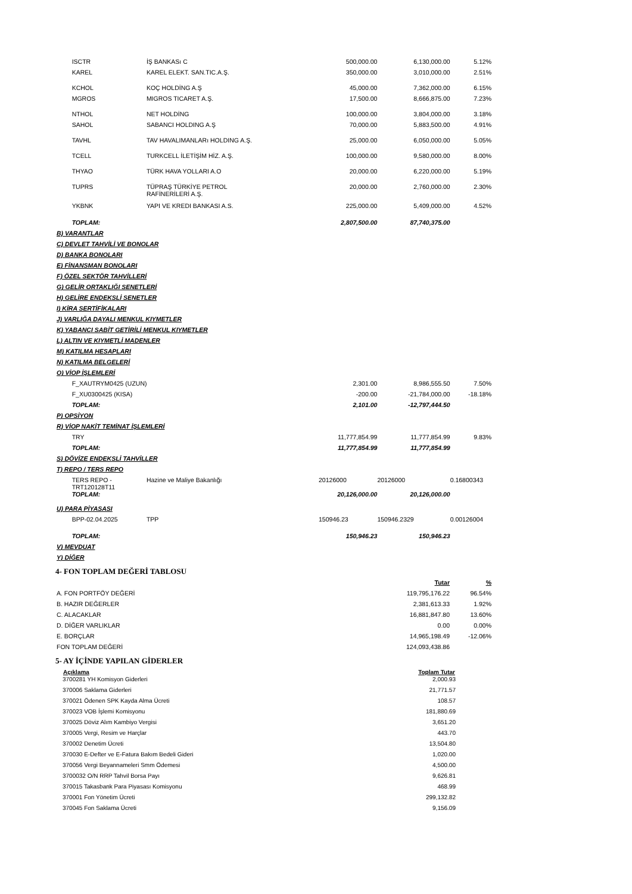| | ISCTR | İŞ BANKASı C | 500,000.00 | 6,130,000.00 | 5.12% |
| | KAREL | KAREL ELEKT. SAN.TIC.A.Ş. | 350,000.00 | 3,010,000.00 | 2.51% |
| | KCHOL | KOÇ HOLDİNG A.Ş | 45,000.00 | 7,362,000.00 | 6.15% |
| | MGROS | MIGROS TICARET A.Ş. | 17,500.00 | 8,666,875.00 | 7.23% |
| | NTHOL | NET HOLDİNG | 100,000.00 | 3,804,000.00 | 3.18% |
| | SAHOL | SABANCI HOLDING A.Ş | 70,000.00 | 5,883,500.00 | 4.91% |
| | TAVHL | TAV HAVALIMANLARı HOLDING A.Ş. | 25,000.00 | 6,050,000.00 | 5.05% |
| | TCELL | TURKCELL İLETİŞİM HİZ. A.Ş. | 100,000.00 | 9,580,000.00 | 8.00% |
| | THYAO | TÜRK HAVA YOLLARI A.O | 20,000.00 | 6,220,000.00 | 5.19% |
| | TUPRS | TÜPRAŞ TÜRKİYE PETROL RAFİNERİLERİ A.Ş. | 20,000.00 | 2,760,000.00 | 2.30% |
| | YKBNK | YAPI VE KREDI BANKASI A.S. | 225,000.00 | 5,409,000.00 | 4.52% |
| | TOPLAM: | | 2,807,500.00 | 87,740,375.00 | |
| B) VARANTLAR | | | | | |
| C) DEVLET TAHVİLİ VE BONOLAR | | | | | |
| D) BANKA BONOLARI | | | | | |
| E) FİNANSMAN BONOLARI | | | | | |
| F) ÖZEL SEKTÖR TAHVİLLERİ | | | | | |
| G) GELİR ORTAKLIĞI SENETLERİ | | | | | |
| H) GELİRE ENDEKSLİ SENETLER | | | | | |
| I) KİRA SERTİFİKALARI | | | | | |
| J) VARLIĞA DAYALI MENKUL KIYMETLER | | | | | |
| K) YABANCI SABİT GETİRİLİ MENKUL KIYMETLER | | | | | |
| L) ALTIN VE KIYMETLİ MADENLER | | | | | |
| M) KATILMA HESAPLARI | | | | | |
| N) KATILMA BELGELERİ | | | | | |
| O) VİOP İŞLEMLERİ | | | | | |
| | F_XAUTRYM0425 (UZUN) | | 2,301.00 | 8,986,555.50 | 7.50% |
| | F_XU0300425 (KISA) | | -200.00 | -21,784,000.00 | -18.18% |
| | TOPLAM: | | 2,101.00 | -12,797,444.50 | |
| P) OPSİYON | | | | | |
| R) VİOP NAKİT TEMİNAT İŞLEMLERİ | | | | | |
| | TRY | | 11,777,854.99 | 11,777,854.99 | 9.83% |
| | TOPLAM: | | 11,777,854.99 | 11,777,854.99 | |
| S) DÖVİZE ENDEKSLİ TAHVİLLER | | | | | |
| T) REPO / TERS REPO | | | | | |
| | TERS REPO - TRT120128T11 | Hazine ve Maliye Bakanlığı | 20126000 | 20126000 | 0.16800343 |
| | TOPLAM: | | 20,126,000.00 | 20,126,000.00 | |
| U) PARA PİYASASI | | | | | |
| | BPP-02.04.2025 | TPP | 150946.23 | 150946.2329 | 0.00126004 |
| | TOPLAM: | | 150,946.23 | 150,946.23 | |
| V) MEVDUAT | | | | | |
| Y) DİĞER | | | | | |
4- FON TOPLAM DEĞERİ TABLOSU
| | Tutar | % |
| A. FON PORTFÖY DEĞERİ | 119,795,176.22 | 96.54% |
| B. HAZIR DEĞERLER | 2,381,613.33 | 1.92% |
| C. ALACAKLAR | 16,881,847.80 | 13.60% |
| D. DİĞER VARLIKLAR | 0.00 | 0.00% |
| E. BORÇLAR | 14,965,198.49 | -12.06% |
| FON TOPLAM DEĞERİ | 124,093,438.86 | |
5- AY İÇİNDE YAPILAN GİDERLER
| Açıklama | Toplam Tutar |
| --- | --- |
| 3700281 YH Komisyon Giderleri | 2,000.93 |
| 370006 Saklama Giderleri | 21,771.57 |
| 370021 Ödenen SPK Kayda Alma Ücreti | 108.57 |
| 370023 VOB İşlemi Komisyonu | 181,880.69 |
| 370025 Döviz Alım Kambiyo Vergisi | 3,651.20 |
| 370005 Vergi, Resim ve Harçlar | 443.70 |
| 370002 Denetim Ücreti | 13,504.80 |
| 370030 E-Defter ve E-Fatura Bakım Bedeli Gideri | 1,020.00 |
| 370056 Vergi Beyannameleri Smm Ödemesi | 4,500.00 |
| 3700032 O/N RRP Tahvil Borsa Payı | 9,626.81 |
| 370015 Takasbank Para Piyasası Komisyonu | 468.99 |
| 370001 Fon Yönetim Ücreti | 299,132.82 |
| 370045 Fon Saklama Ücreti | 9,156.09 |